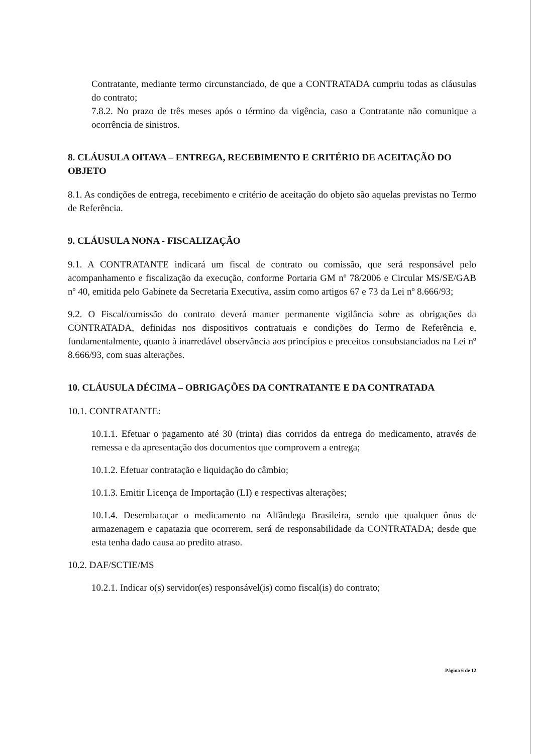Contratante, mediante termo circunstanciado, de que a CONTRATADA cumpriu todas as cláusulas do contrato;
7.8.2. No prazo de três meses após o término da vigência, caso a Contratante não comunique a ocorrência de sinistros.
8. CLÁUSULA OITAVA – ENTREGA, RECEBIMENTO E CRITÉRIO DE ACEITAÇÃO DO OBJETO
8.1. As condições de entrega, recebimento e critério de aceitação do objeto são aquelas previstas no Termo de Referência.
9. CLÁUSULA NONA - FISCALIZAÇÃO
9.1. A CONTRATANTE indicará um fiscal de contrato ou comissão, que será responsável pelo acompanhamento e fiscalização da execução, conforme Portaria GM nº 78/2006 e Circular MS/SE/GAB nº 40, emitida pelo Gabinete da Secretaria Executiva, assim como artigos 67 e 73 da Lei nº 8.666/93;
9.2. O Fiscal/comissão do contrato deverá manter permanente vigilância sobre as obrigações da CONTRATADA, definidas nos dispositivos contratuais e condições do Termo de Referência e, fundamentalmente, quanto à inarredável observância aos princípios e preceitos consubstanciados na Lei nº 8.666/93, com suas alterações.
10. CLÁUSULA DÉCIMA – OBRIGAÇÕES DA CONTRATANTE E DA CONTRATADA
10.1. CONTRATANTE:
10.1.1. Efetuar o pagamento até 30 (trinta) dias corridos da entrega do medicamento, através de remessa e da apresentação dos documentos que comprovem a entrega;
10.1.2. Efetuar contratação e liquidação do câmbio;
10.1.3. Emitir Licença de Importação (LI) e respectivas alterações;
10.1.4. Desembaraçar o medicamento na Alfândega Brasileira, sendo que qualquer ônus de armazenagem e capatazia que ocorrerem, será de responsabilidade da CONTRATADA; desde que esta tenha dado causa ao predito atraso.
10.2. DAF/SCTIE/MS
10.2.1. Indicar o(s) servidor(es) responsável(is) como fiscal(is) do contrato;
Página 6 de 12